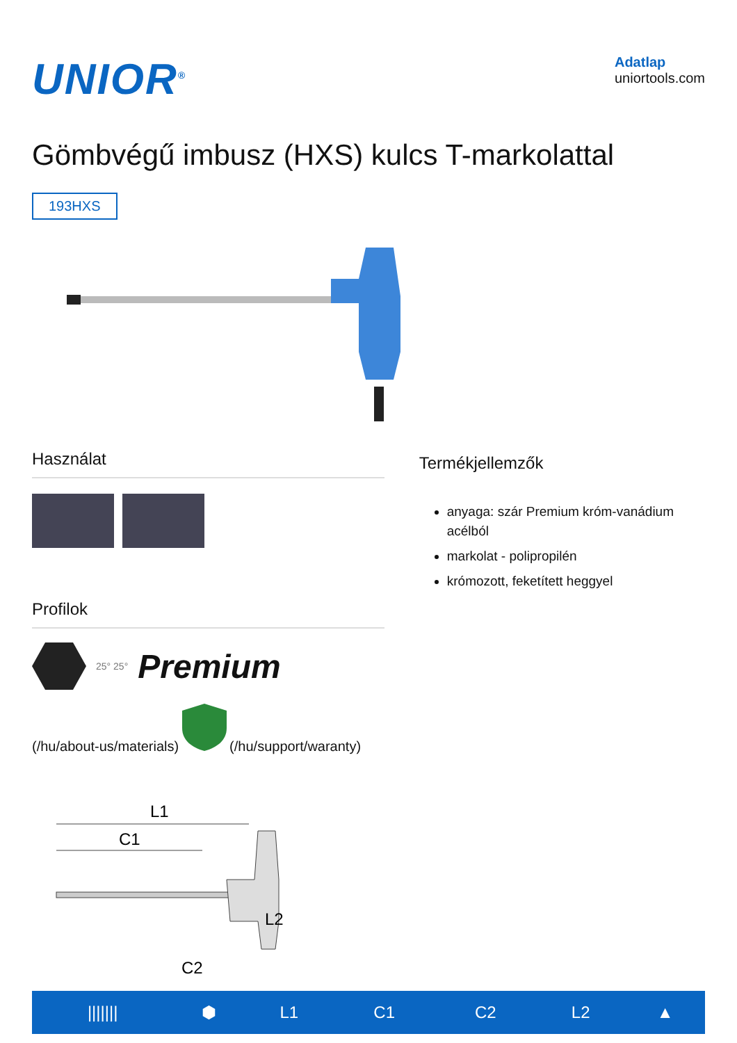UNIOR<sup>®</sup>
Adatlap
uniortools.com
Gömbvégű imbusz (HXS) kulcs T-markolattal
193HXS
Használat
Profilok
25° 25° Premium
(/hu/about-us/materials) (/hu/support/waranty)
Termékjellemzők
anyaga: szár Premium króm-vanádium acélból
markolat - polipropilén
krómozott, feketített heggyel
L1
C1
L2
C2
| /////// | ⬢ | L1 | C1 | C2 | L2 | ▲ |
| --- | --- | --- | --- | --- | --- | --- |